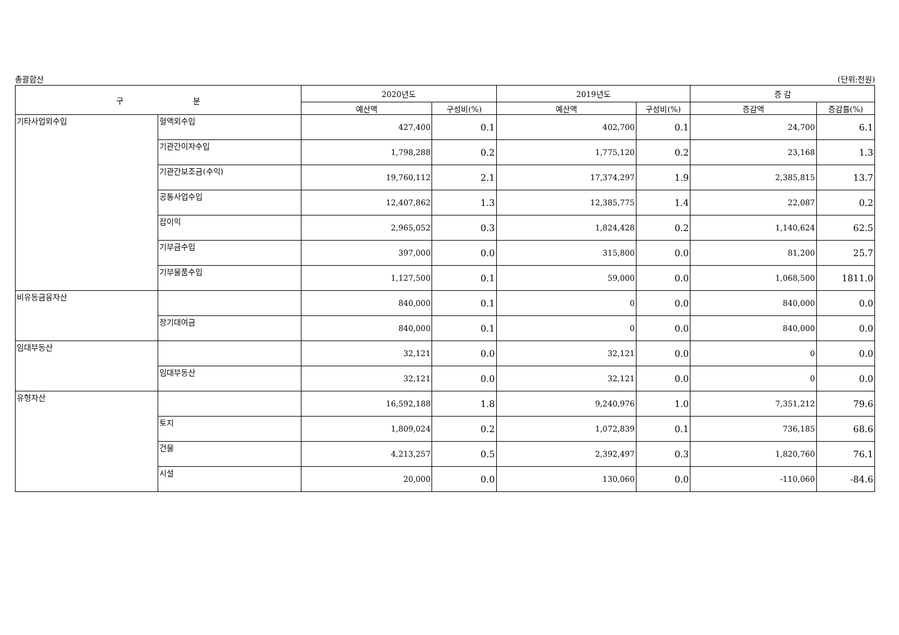총괄합산 (단위:천원)
| 구 분 | | 2020년도 | | 2019년도 | | 증 감 | |
| --- | --- | --- | --- | --- | --- | --- | --- |
| | | 예산액 | 구성비(%) | 예산액 | 구성비(%) | 증감액 | 증감률(%) |
| 기타사업외수입 | 혈액외수입 | 427,400 | 0.1 | 402,700 | 0.1 | 24,700 | 6.1 |
| | 기관간이자수입 | 1,798,288 | 0.2 | 1,775,120 | 0.2 | 23,168 | 1.3 |
| | 기관간보조금(수익) | 19,760,112 | 2.1 | 17,374,297 | 1.9 | 2,385,815 | 13.7 |
| | 공통사업수입 | 12,407,862 | 1.3 | 12,385,775 | 1.4 | 22,087 | 0.2 |
| | 잡이익 | 2,965,052 | 0.3 | 1,824,428 | 0.2 | 1,140,624 | 62.5 |
| | 기부금수입 | 397,000 | 0.0 | 315,800 | 0.0 | 81,200 | 25.7 |
| | 기부물품수입 | 1,127,500 | 0.1 | 59,000 | 0.0 | 1,068,500 | 1811.0 |
| 비유동금융자산 | | 840,000 | 0.1 | 0 | 0.0 | 840,000 | 0.0 |
| | 장기대여금 | 840,000 | 0.1 | 0 | 0.0 | 840,000 | 0.0 |
| 임대부동산 | | 32,121 | 0.0 | 32,121 | 0.0 | 0 | 0.0 |
| | 임대부동산 | 32,121 | 0.0 | 32,121 | 0.0 | 0 | 0.0 |
| 유형자산 | | 16,592,188 | 1.8 | 9,240,976 | 1.0 | 7,351,212 | 79.6 |
| | 토지 | 1,809,024 | 0.2 | 1,072,839 | 0.1 | 736,185 | 68.6 |
| | 건물 | 4,213,257 | 0.5 | 2,392,497 | 0.3 | 1,820,760 | 76.1 |
| | 시설 | 20,000 | 0.0 | 130,060 | 0.0 | -110,060 | -84.6 |